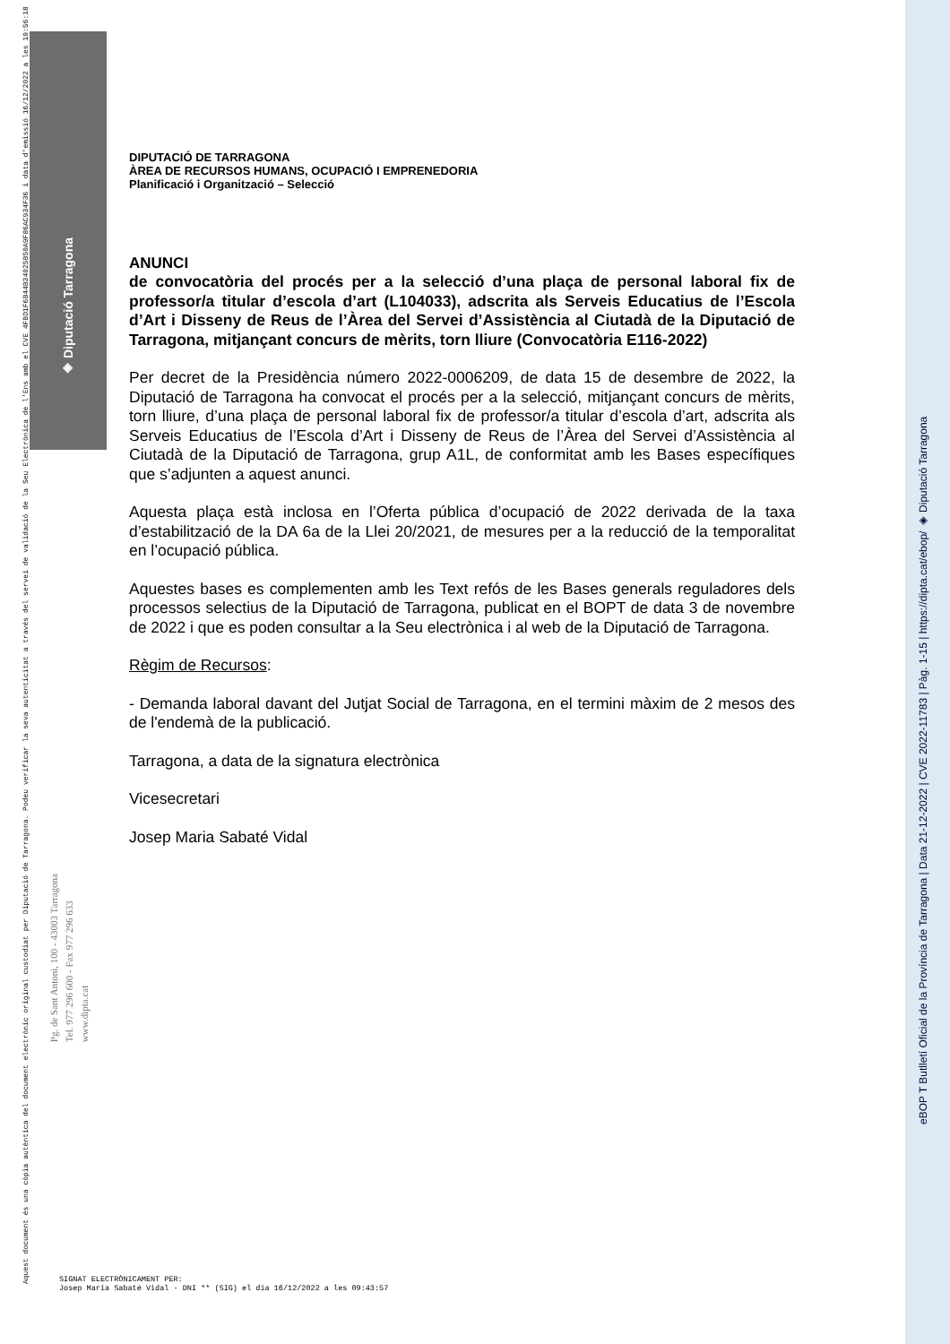◈ Diputació Tarragona
Aquest document és una còpia autèntica del document electrònic original custodiat per Diputació de Tarragona. Podeu verificar la seva autenticitat a través del servei de validació de la Seu Electrònica de l'Ens amb el CVE 4FBD1F6B44B34025B50A9F86AC934F36 i data d'emissió 16/12/2022 a les 10:56:18
Pg. de Sant Antoni, 100 - 43003 Tarragona
Tel. 977 296 600 - Fax 977 296 633
www.dipta.cat
eBOP T Butlletí Oficial de la Província de Tarragona | Data 21-12-2022 | CVE 2022-11783 | Pàg. 1-15 | https://dipta.cat/ebop/ ◈ Diputació Tarragona
DIPUTACIÓ DE TARRAGONA
ÀREA DE RECURSOS HUMANS, OCUPACIÓ I EMPRENEDORIA
Planificació i Organització – Selecció
ANUNCI
de convocatòria del procés per a la selecció d’una plaça de personal laboral fix de professor/a titular d’escola d’art (L104033), adscrita als Serveis Educatius de l’Escola d’Art i Disseny de Reus de l’Àrea del Servei d’Assistència al Ciutadà de la Diputació de Tarragona, mitjançant concurs de mèrits, torn lliure (Convocatòria E116-2022)
Per decret de la Presidència número 2022-0006209, de data 15 de desembre de 2022, la Diputació de Tarragona ha convocat el procés per a la selecció, mitjançant concurs de mèrits, torn lliure, d’una plaça de personal laboral fix de professor/a titular d’escola d’art, adscrita als Serveis Educatius de l’Escola d’Art i Disseny de Reus de l’Àrea del Servei d’Assistència al Ciutadà de la Diputació de Tarragona, grup A1L, de conformitat amb les Bases específiques que s’adjunten a aquest anunci.
Aquesta plaça està inclosa en l’Oferta pública d’ocupació de 2022 derivada de la taxa d’estabilització de la DA 6a de la Llei 20/2021, de mesures per a la reducció de la temporalitat en l’ocupació pública.
Aquestes bases es complementen amb les Text refós de les Bases generals reguladores dels processos selectius de la Diputació de Tarragona, publicat en el BOPT de data 3 de novembre de 2022 i que es poden consultar a la Seu electrònica i al web de la Diputació de Tarragona.
Règim de Recursos:
- Demanda laboral davant del Jutjat Social de Tarragona, en el termini màxim de 2 mesos des de l'endemà de la publicació.
Tarragona, a data de la signatura electrònica
Vicesecretari
Josep Maria Sabaté Vidal
SIGNAT ELECTRÒNICAMENT PER:
Josep Maria Sabaté Vidal - DNI ** (SIG) el dia 16/12/2022 a les 09:43:57